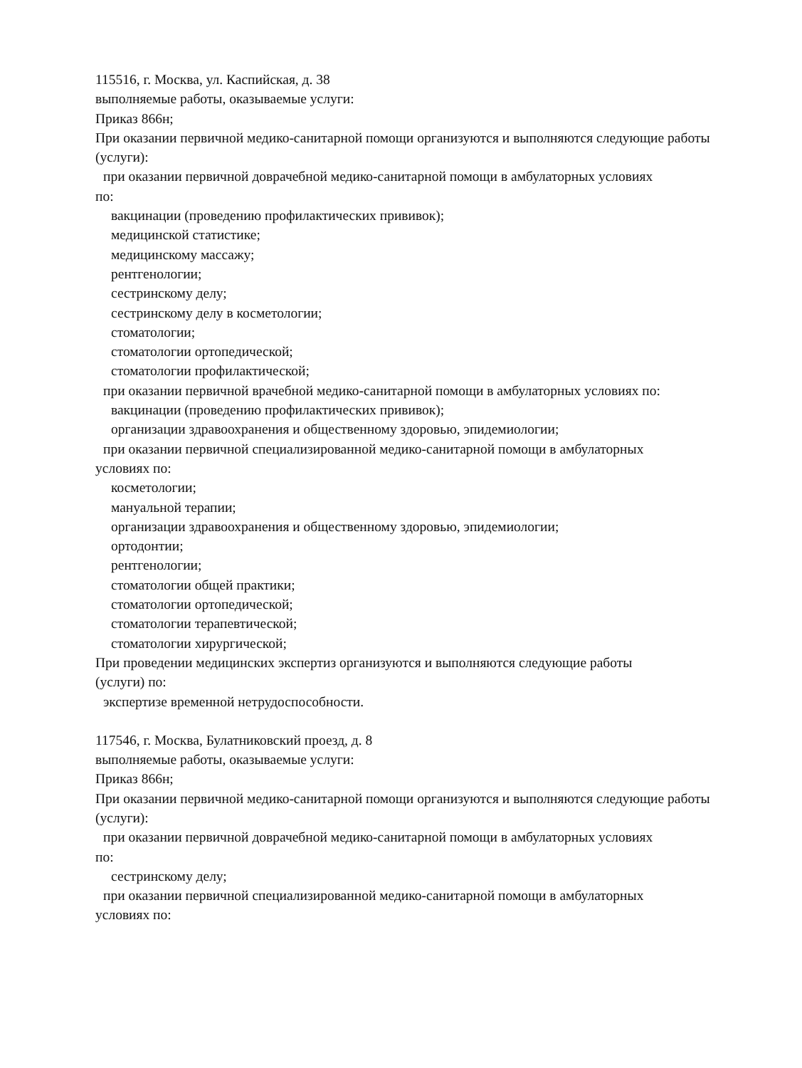115516, г. Москва, ул. Каспийская, д. 38
выполняемые работы, оказываемые услуги:
Приказ 866н;
При оказании первичной медико-санитарной помощи организуются и выполняются следующие работы (услуги):
при оказании первичной доврачебной медико-санитарной помощи в амбулаторных условиях
по:
вакцинации (проведению профилактических прививок);
медицинской статистике;
медицинскому массажу;
рентгенологии;
сестринскому делу;
сестринскому делу в косметологии;
стоматологии;
стоматологии ортопедической;
стоматологии профилактической;
при оказании первичной врачебной медико-санитарной помощи в амбулаторных условиях по:
вакцинации (проведению профилактических прививок);
организации здравоохранения и общественному здоровью, эпидемиологии;
при оказании первичной специализированной медико-санитарной помощи в амбулаторных
условиях по:
косметологии;
мануальной терапии;
организации здравоохранения и общественному здоровью, эпидемиологии;
ортодонтии;
рентгенологии;
стоматологии общей практики;
стоматологии ортопедической;
стоматологии терапевтической;
стоматологии хирургической;
При проведении медицинских экспертиз организуются и выполняются следующие работы
(услуги) по:
экспертизе временной нетрудоспособности.
117546, г. Москва, Булатниковский проезд, д. 8
выполняемые работы, оказываемые услуги:
Приказ 866н;
При оказании первичной медико-санитарной помощи организуются и выполняются следующие работы (услуги):
при оказании первичной доврачебной медико-санитарной помощи в амбулаторных условиях
по:
сестринскому делу;
при оказании первичной специализированной медико-санитарной помощи в амбулаторных
условиях по: